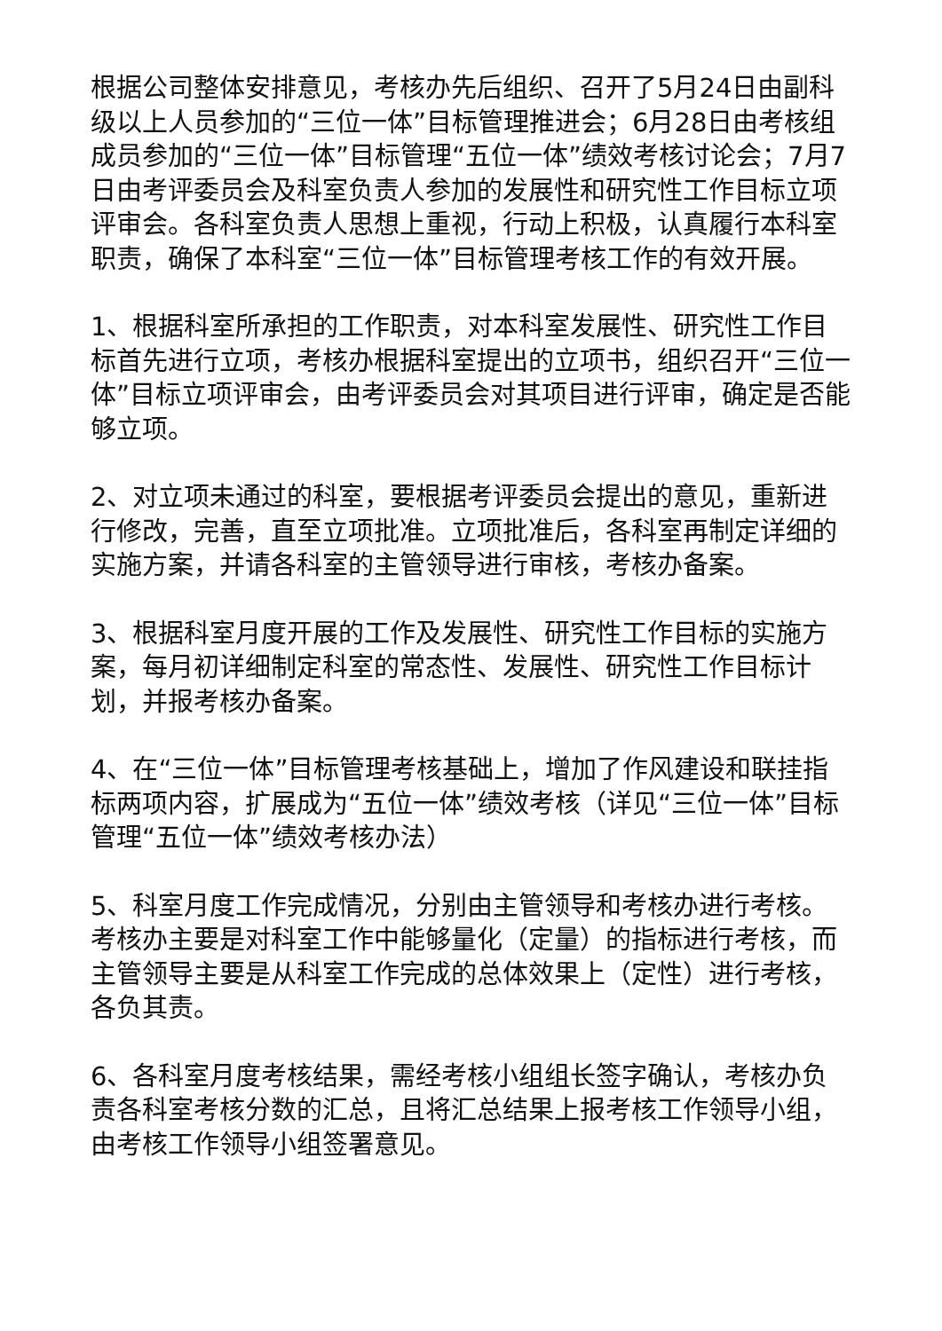根据公司整体安排意见，考核办先后组织、召开了5月24日由副科级以上人员参加的“三位一体”目标管理推进会；6月28日由考核组成员参加的“三位一体”目标管理“五位一体”绩效考核讨论会；7月7日由考评委员会及科室负责人参加的发展性和研究性工作目标立项评审会。各科室负责人思想上重视，行动上积极，认真履行本科室职责，确保了本科室“三位一体”目标管理考核工作的有效开展。
1、根据科室所承担的工作职责，对本科室发展性、研究性工作目标首先进行立项，考核办根据科室提出的立项书，组织召开“三位一体”目标立项评审会，由考评委员会对其项目进行评审，确定是否能够立项。
2、对立项未通过的科室，要根据考评委员会提出的意见，重新进行修改，完善，直至立项批准。立项批准后，各科室再制定详细的实施方案，并请各科室的主管领导进行审核，考核办备案。
3、根据科室月度开展的工作及发展性、研究性工作目标的实施方案，每月初详细制定科室的常态性、发展性、研究性工作目标计划，并报考核办备案。
4、在“三位一体”目标管理考核基础上，增加了作风建设和联挂指标两项内容，扩展成为“五位一体”绩效考核（详见“三位一体”目标管理“五位一体”绩效考核办法）
5、科室月度工作完成情况，分别由主管领导和考核办进行考核。考核办主要是对科室工作中能够量化（定量）的指标进行考核，而主管领导主要是从科室工作完成的总体效果上（定性）进行考核，各负其责。
6、各科室月度考核结果，需经考核小组组长签字确认，考核办负责各科室考核分数的汇总，且将汇总结果上报考核工作领导小组，由考核工作领导小组签署意见。